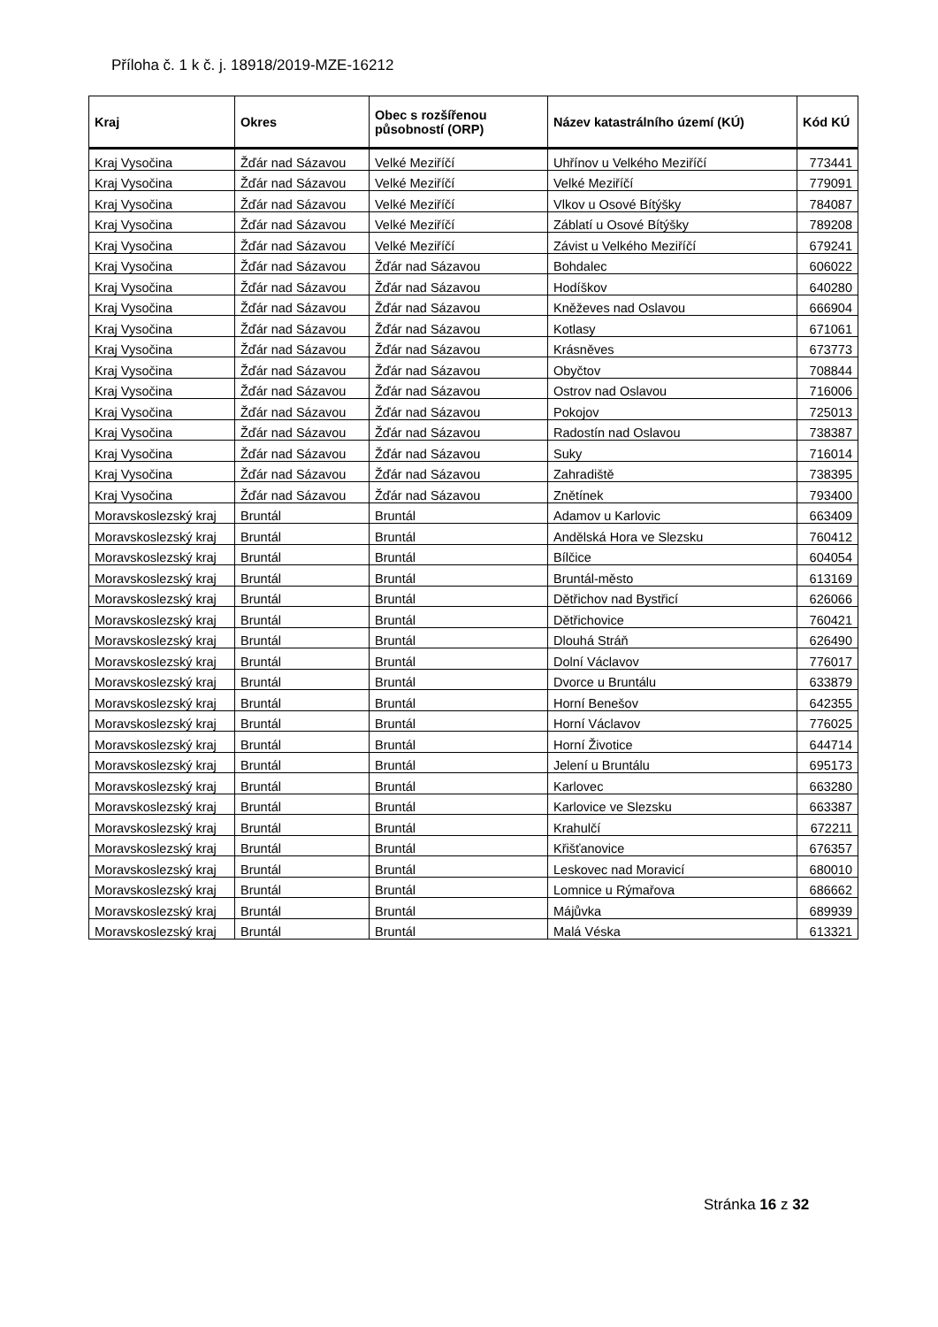Příloha č. 1 k č. j. 18918/2019-MZE-16212
| Kraj | Okres | Obec s rozšířenou působností (ORP) | Název katastrálního území (KÚ) | Kód KÚ |
| --- | --- | --- | --- | --- |
| Kraj Vysočina | Žďár nad Sázavou | Velké Meziříčí | Uhřínov u Velkého Meziříčí | 773441 |
| Kraj Vysočina | Žďár nad Sázavou | Velké Meziříčí | Velké Meziříčí | 779091 |
| Kraj Vysočina | Žďár nad Sázavou | Velké Meziříčí | Vlkov u Osové Bítýšky | 784087 |
| Kraj Vysočina | Žďár nad Sázavou | Velké Meziříčí | Záblatí u Osové Bítýšky | 789208 |
| Kraj Vysočina | Žďár nad Sázavou | Velké Meziříčí | Závist u Velkého Meziříčí | 679241 |
| Kraj Vysočina | Žďár nad Sázavou | Žďár nad Sázavou | Bohdalec | 606022 |
| Kraj Vysočina | Žďár nad Sázavou | Žďár nad Sázavou | Hodíškov | 640280 |
| Kraj Vysočina | Žďár nad Sázavou | Žďár nad Sázavou | Kněževes nad Oslavou | 666904 |
| Kraj Vysočina | Žďár nad Sázavou | Žďár nad Sázavou | Kotlasy | 671061 |
| Kraj Vysočina | Žďár nad Sázavou | Žďár nad Sázavou | Krásněves | 673773 |
| Kraj Vysočina | Žďár nad Sázavou | Žďár nad Sázavou | Obyčtov | 708844 |
| Kraj Vysočina | Žďár nad Sázavou | Žďár nad Sázavou | Ostrov nad Oslavou | 716006 |
| Kraj Vysočina | Žďár nad Sázavou | Žďár nad Sázavou | Pokojov | 725013 |
| Kraj Vysočina | Žďár nad Sázavou | Žďár nad Sázavou | Radostín nad Oslavou | 738387 |
| Kraj Vysočina | Žďár nad Sázavou | Žďár nad Sázavou | Suky | 716014 |
| Kraj Vysočina | Žďár nad Sázavou | Žďár nad Sázavou | Zahradiště | 738395 |
| Kraj Vysočina | Žďár nad Sázavou | Žďár nad Sázavou | Znětínek | 793400 |
| Moravskoslezský kraj | Bruntál | Bruntál | Adamov u Karlovic | 663409 |
| Moravskoslezský kraj | Bruntál | Bruntál | Andělská Hora ve Slezsku | 760412 |
| Moravskoslezský kraj | Bruntál | Bruntál | Bílčice | 604054 |
| Moravskoslezský kraj | Bruntál | Bruntál | Bruntál-město | 613169 |
| Moravskoslezský kraj | Bruntál | Bruntál | Dětřichov nad Bystřicí | 626066 |
| Moravskoslezský kraj | Bruntál | Bruntál | Dětřichovice | 760421 |
| Moravskoslezský kraj | Bruntál | Bruntál | Dlouhá Stráň | 626490 |
| Moravskoslezský kraj | Bruntál | Bruntál | Dolní Václavov | 776017 |
| Moravskoslezský kraj | Bruntál | Bruntál | Dvorce u Bruntálu | 633879 |
| Moravskoslezský kraj | Bruntál | Bruntál | Horní Benešov | 642355 |
| Moravskoslezský kraj | Bruntál | Bruntál | Horní Václavov | 776025 |
| Moravskoslezský kraj | Bruntál | Bruntál | Horní Životice | 644714 |
| Moravskoslezský kraj | Bruntál | Bruntál | Jelení u Bruntálu | 695173 |
| Moravskoslezský kraj | Bruntál | Bruntál | Karlovec | 663280 |
| Moravskoslezský kraj | Bruntál | Bruntál | Karlovice ve Slezsku | 663387 |
| Moravskoslezský kraj | Bruntál | Bruntál | Krahulčí | 672211 |
| Moravskoslezský kraj | Bruntál | Bruntál | Křišťanovice | 676357 |
| Moravskoslezský kraj | Bruntál | Bruntál | Leskovec nad Moravicí | 680010 |
| Moravskoslezský kraj | Bruntál | Bruntál | Lomnice u Rýmařova | 686662 |
| Moravskoslezský kraj | Bruntál | Bruntál | Májůvka | 689939 |
| Moravskoslezský kraj | Bruntál | Bruntál | Malá Véska | 613321 |
Stránka 16 z 32